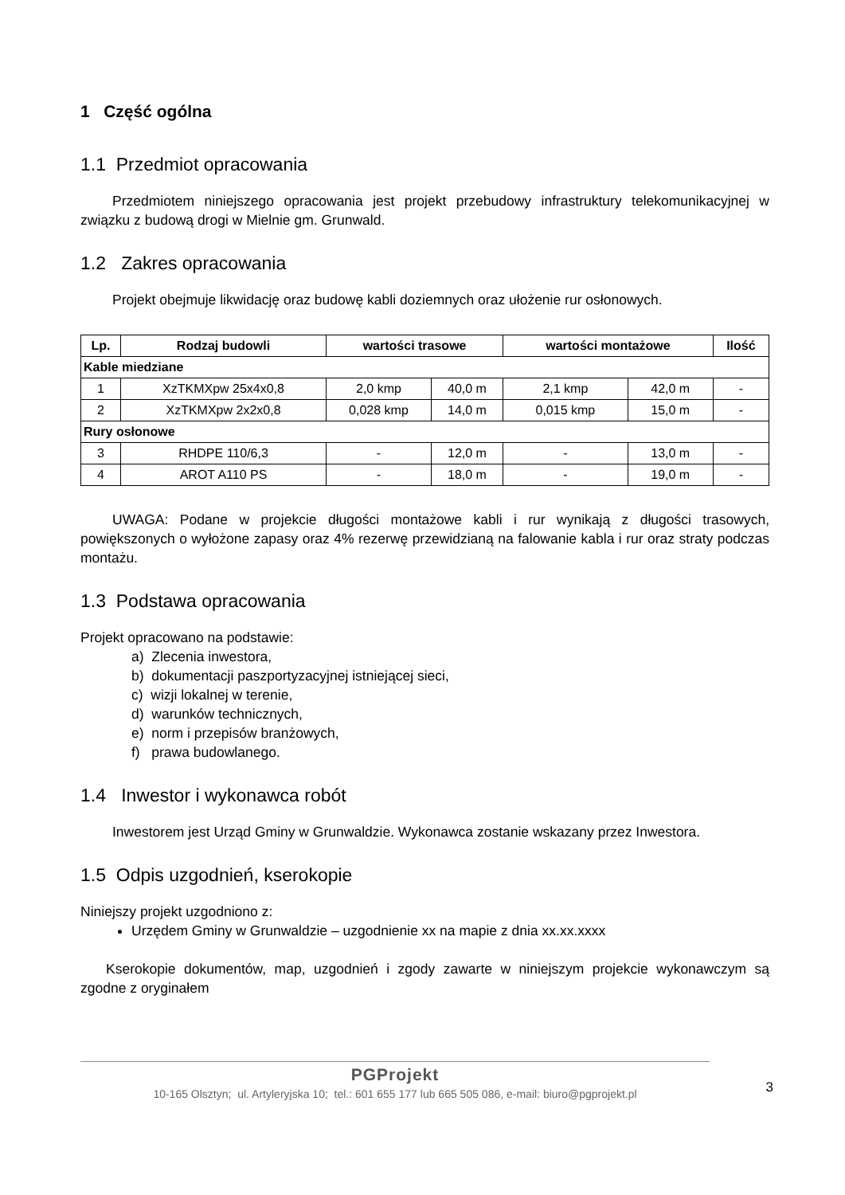1 Część ogólna
1.1 Przedmiot opracowania
Przedmiotem niniejszego opracowania jest projekt przebudowy infrastruktury telekomunikacyjnej w związku z budową drogi w Mielnie gm. Grunwald.
1.2 Zakres opracowania
Projekt obejmuje likwidację oraz budowę kabli doziemnych oraz ułożenie rur osłonowych.
| Lp. | Rodzaj budowli | wartości trasowe | | wartości montażowe | | Ilość |
| --- | --- | --- | --- | --- | --- | --- |
| Kable miedziane | | | | | | |
| 1 | XzTKMXpw 25x4x0,8 | 2,0 kmp | 40,0 m | 2,1 kmp | 42,0 m | - |
| 2 | XzTKMXpw 2x2x0,8 | 0,028 kmp | 14,0 m | 0,015 kmp | 15,0 m | - |
| Rury osłonowe | | | | | | |
| 3 | RHDPE 110/6,3 | - | 12,0 m | - | 13,0 m | - |
| 4 | AROT A110 PS | - | 18,0 m | - | 19,0 m | - |
UWAGA: Podane w projekcie długości montażowe kabli i rur wynikają z długości trasowych, powiększonych o wyłożone zapasy oraz 4% rezerwę przewidzianą na falowanie kabla i rur oraz straty podczas montażu.
1.3 Podstawa opracowania
Projekt opracowano na podstawie:
a) Zlecenia inwestora,
b) dokumentacji paszportyzacyjnej istniejącej sieci,
c) wizji lokalnej w terenie,
d) warunków technicznych,
e) norm i przepisów branżowych,
f) prawa budowlanego.
1.4 Inwestor i wykonawca robót
Inwestorem jest Urząd Gminy w Grunwaldzie. Wykonawca zostanie wskazany przez Inwestora.
1.5 Odpis uzgodnień, kserokopie
Niniejszy projekt uzgodniono z:
Urzędem Gminy w Grunwaldzie – uzgodnienie xx na mapie z dnia xx.xx.xxxx
Kserokopie dokumentów, map, uzgodnień i zgody zawarte w niniejszym projekcie wykonawczym są zgodne z oryginałem
PGProjekt
10-165 Olsztyn; ul. Artyleryjska 10; tel.: 601 655 177 lub 665 505 086, e-mail: biuro@pgprojekt.pl
3